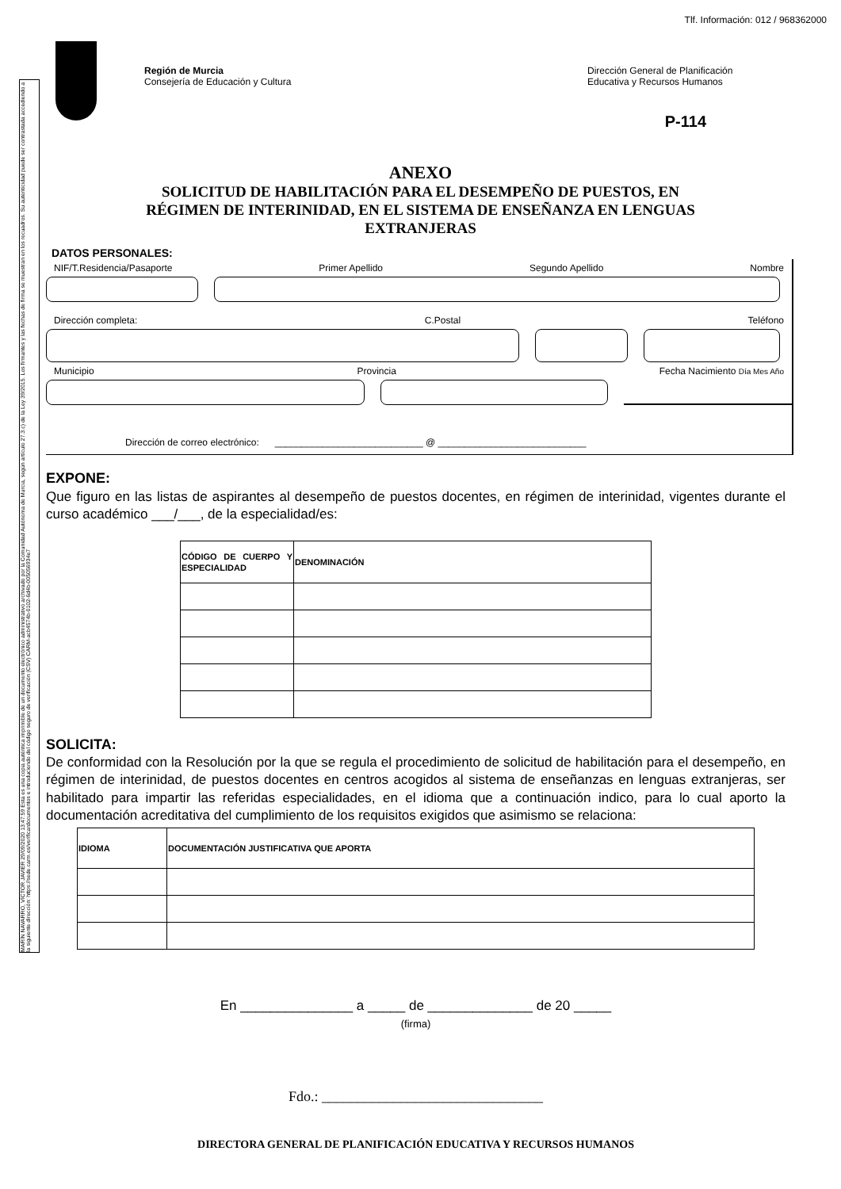MARÍN NAVARRO, VÍCTOR JAVIER 29/09/2020 13:47:59 Esta es una copia auténtica imprimible de un documento electrónico administrativo archivado por la Comunidad Autónoma de Murcia, según artículo 27.3.c) de la Ley 39/2015. Los firmantes y las fechas de firma se muestran en los recuadros. Su autenticidad puede ser contrastada accediendo a la siguiente dirección: https://sede.carm.es/verificardocumentos e introduciendo del código seguro de verificación (CSV) CARM-acb4574b-0102-6d4b-005056934e7
Tlf. Información: 012 / 968362000
Región de Murcia
Consejería de Educación y Cultura
Dirección General de Planificación
Educativa y Recursos Humanos
P-114
ANEXO
SOLICITUD DE HABILITACIÓN PARA EL DESEMPEÑO DE PUESTOS, EN RÉGIMEN DE INTERINIDAD, EN EL SISTEMA DE ENSEÑANZA EN LENGUAS EXTRANJERAS
DATOS PERSONALES:
NIF/T.Residencia/Pasaporte Primer Apellido Segundo Apellido Nombre
Dirección completa: C.Postal Teléfono
Municipio Provincia Fecha Nacimiento Día Mes Año
Dirección de correo electrónico: ____________________________ @ ____________________________
EXPONE:
Que figuro en las listas de aspirantes al desempeño de puestos docentes, en régimen de interinidad, vigentes durante el curso académico ___/___, de la especialidad/es:
| CÓDIGO DE CUERPO Y ESPECIALIDAD | DENOMINACIÓN |
| --- | --- |
SOLICITA:
De conformidad con la Resolución por la que se regula el procedimiento de solicitud de habilitación para el desempeño, en régimen de interinidad, de puestos docentes en centros acogidos al sistema de enseñanzas en lenguas extranjeras, ser habilitado para impartir las referidas especialidades, en el idioma que a continuación indico, para lo cual aporto la documentación acreditativa del cumplimiento de los requisitos exigidos que asimismo se relaciona:
| IDIOMA | DOCUMENTACIÓN JUSTIFICATIVA QUE APORTA |
| --- | --- |
En _______________ a _____ de ______________ de 20 _____
(firma)
Fdo.: _______________________________
DIRECTORA GENERAL DE PLANIFICACIÓN EDUCATIVA Y RECURSOS HUMANOS